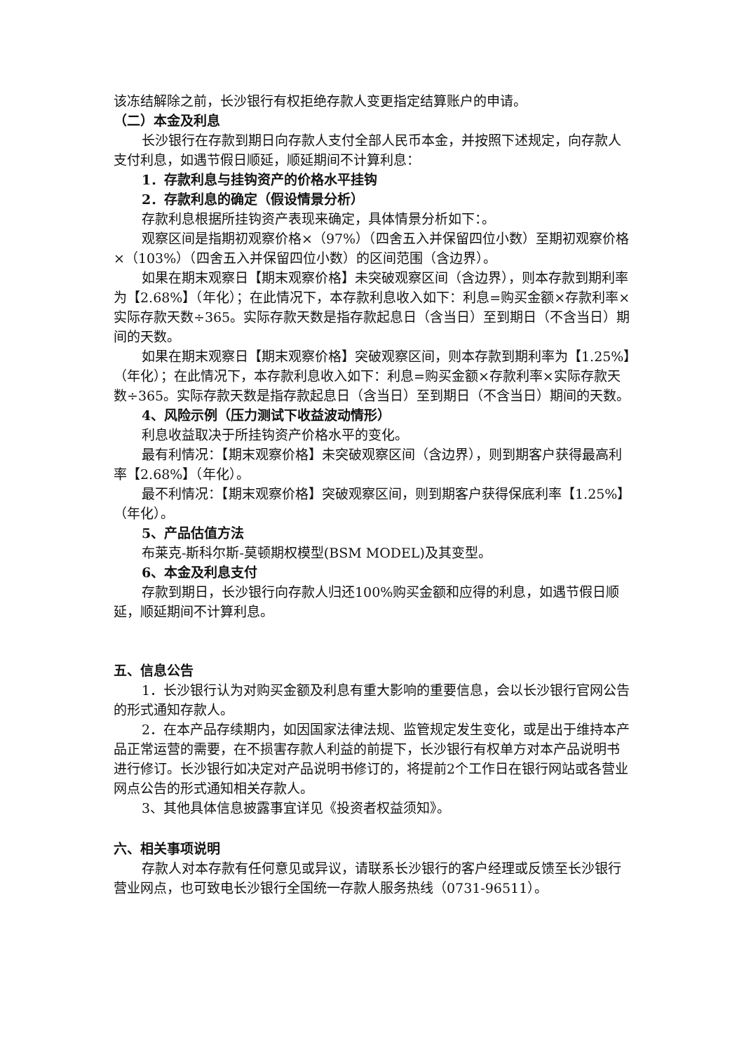该冻结解除之前，长沙银行有权拒绝存款人变更指定结算账户的申请。
（二）本金及利息
长沙银行在存款到期日向存款人支付全部人民币本金，并按照下述规定，向存款人支付利息，如遇节假日顺延，顺延期间不计算利息：
1．存款利息与挂钩资产的价格水平挂钩
2．存款利息的确定（假设情景分析）
存款利息根据所挂钩资产表现来确定，具体情景分析如下：。
观察区间是指期初观察价格×（97%）（四舍五入并保留四位小数）至期初观察价格×（103%）（四舍五入并保留四位小数）的区间范围（含边界）。
如果在期末观察日【期末观察价格】未突破观察区间（含边界），则本存款到期利率为【2.68%】（年化）；在此情况下，本存款利息收入如下：利息=购买金额×存款利率×实际存款天数÷365。实际存款天数是指存款起息日（含当日）至到期日（不含当日）期间的天数。
如果在期末观察日【期末观察价格】突破观察区间，则本存款到期利率为【1.25%】（年化）；在此情况下，本存款利息收入如下：利息=购买金额×存款利率×实际存款天数÷365。实际存款天数是指存款起息日（含当日）至到期日（不含当日）期间的天数。
4、风险示例（压力测试下收益波动情形）
利息收益取决于所挂钩资产价格水平的变化。
最有利情况：【期末观察价格】未突破观察区间（含边界），则到期客户获得最高利率【2.68%】（年化）。
最不利情况：【期末观察价格】突破观察区间，则到期客户获得保底利率【1.25%】（年化）。
5、产品估值方法
布莱克-斯科尔斯-莫顿期权模型(BSM MODEL)及其变型。
6、本金及利息支付
存款到期日，长沙银行向存款人归还100%购买金额和应得的利息，如遇节假日顺延，顺延期间不计算利息。
五、信息公告
1．长沙银行认为对购买金额及利息有重大影响的重要信息，会以长沙银行官网公告的形式通知存款人。
2．在本产品存续期内，如因国家法律法规、监管规定发生变化，或是出于维持本产品正常运营的需要，在不损害存款人利益的前提下，长沙银行有权单方对本产品说明书进行修订。长沙银行如决定对产品说明书修订的，将提前2个工作日在银行网站或各营业网点公告的形式通知相关存款人。
3、其他具体信息披露事宜详见《投资者权益须知》。
六、相关事项说明
存款人对本存款有任何意见或异议，请联系长沙银行的客户经理或反馈至长沙银行营业网点，也可致电长沙银行全国统一存款人服务热线（0731-96511）。